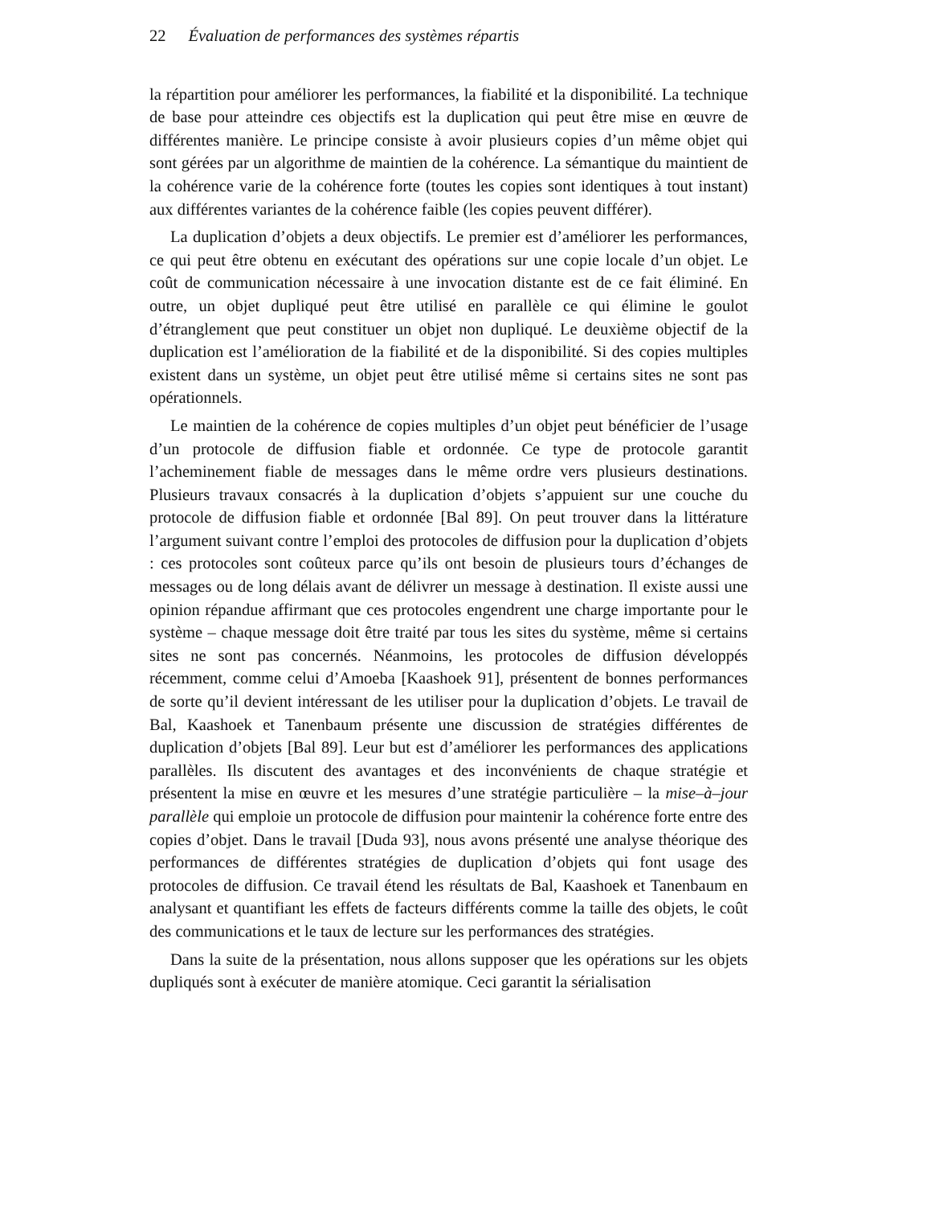22 Évaluation de performances des systèmes répartis
la répartition pour améliorer les performances, la fiabilité et la disponibilité. La technique de base pour atteindre ces objectifs est la duplication qui peut être mise en œuvre de différentes manière. Le principe consiste à avoir plusieurs copies d’un même objet qui sont gérées par un algorithme de maintien de la cohérence. La sémantique du maintient de la cohérence varie de la cohérence forte (toutes les copies sont identiques à tout instant) aux différentes variantes de la cohérence faible (les copies peuvent différer).
La duplication d’objets a deux objectifs. Le premier est d’améliorer les performances, ce qui peut être obtenu en exécutant des opérations sur une copie locale d’un objet. Le coût de communication nécessaire à une invocation distante est de ce fait éliminé. En outre, un objet dupliqué peut être utilisé en parallèle ce qui élimine le goulot d’étranglement que peut constituer un objet non dupliqué. Le deuxième objectif de la duplication est l’amélioration de la fiabilité et de la disponibilité. Si des copies multiples existent dans un système, un objet peut être utilisé même si certains sites ne sont pas opérationnels.
Le maintien de la cohérence de copies multiples d’un objet peut bénéficier de l’usage d’un protocole de diffusion fiable et ordonnée. Ce type de protocole garantit l’acheminement fiable de messages dans le même ordre vers plusieurs destinations. Plusieurs travaux consacrés à la duplication d’objets s’appuient sur une couche du protocole de diffusion fiable et ordonnée [Bal 89]. On peut trouver dans la littérature l’argument suivant contre l’emploi des protocoles de diffusion pour la duplication d’objets : ces protocoles sont coûteux parce qu’ils ont besoin de plusieurs tours d’échanges de messages ou de long délais avant de délivrer un message à destination. Il existe aussi une opinion répandue affirmant que ces protocoles engendrent une charge importante pour le système – chaque message doit être traité par tous les sites du système, même si certains sites ne sont pas concernés. Néanmoins, les protocoles de diffusion développés récemment, comme celui d’Amoeba [Kaashoek 91], présentent de bonnes performances de sorte qu’il devient intéressant de les utiliser pour la duplication d’objets. Le travail de Bal, Kaashoek et Tanenbaum présente une discussion de stratégies différentes de duplication d’objets [Bal 89]. Leur but est d’améliorer les performances des applications parallèles. Ils discutent des avantages et des inconvénients de chaque stratégie et présentent la mise en œuvre et les mesures d’une stratégie particulière – la mise–à–jour parallèle qui emploie un protocole de diffusion pour maintenir la cohérence forte entre des copies d’objet. Dans le travail [Duda 93], nous avons présenté une analyse théorique des performances de différentes stratégies de duplication d’objets qui font usage des protocoles de diffusion. Ce travail étend les résultats de Bal, Kaashoek et Tanenbaum en analysant et quantifiant les effets de facteurs différents comme la taille des objets, le coût des communications et le taux de lecture sur les performances des stratégies.
Dans la suite de la présentation, nous allons supposer que les opérations sur les objets dupliqués sont à exécuter de manière atomique. Ceci garantit la sérialisation